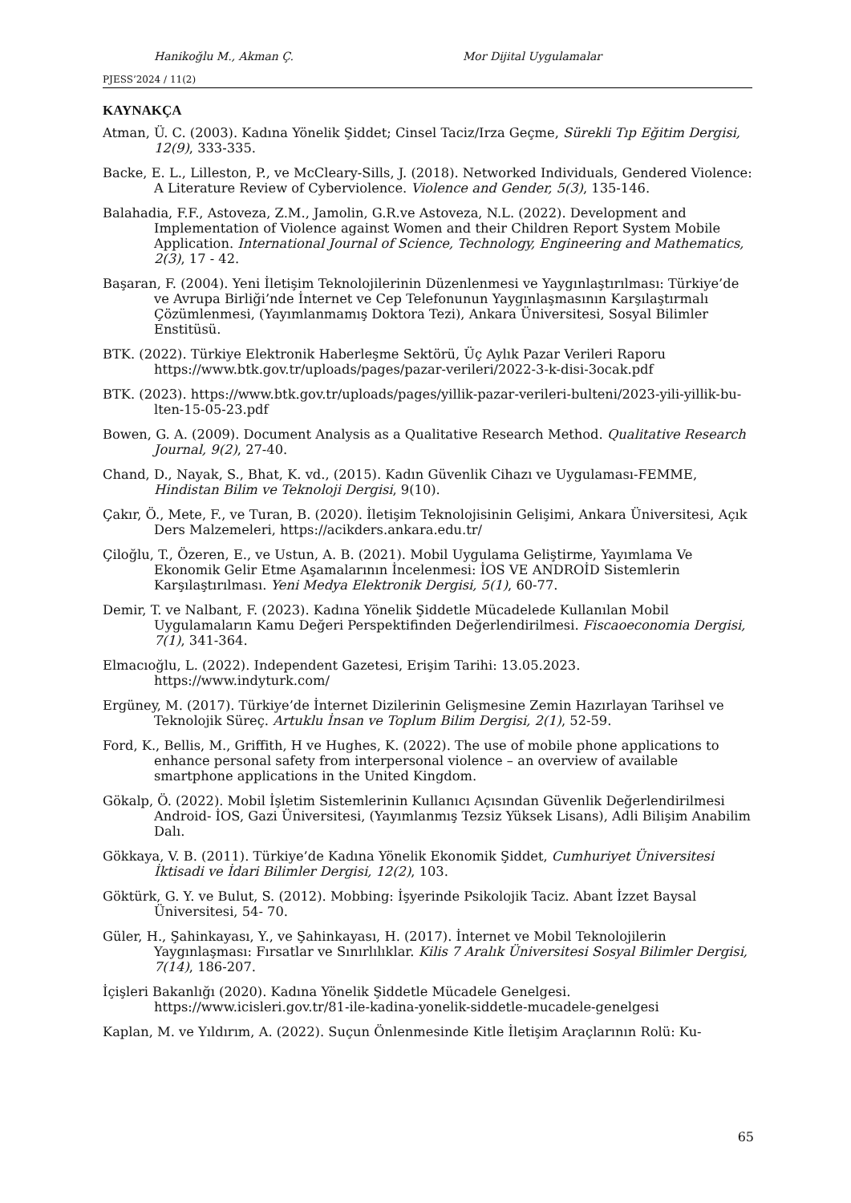Hanikoğlu M., Akman Ç. Mor Dijital Uygulamalar
PJESS’2024 / 11(2)
KAYNAKÇA
Atman, Ü. C. (2003). Kadına Yönelik Şiddet; Cinsel Taciz/Irza Geçme, Sürekli Tıp Eğitim Dergisi, 12(9), 333-335.
Backe, E. L., Lilleston, P., ve McCleary-Sills, J. (2018). Networked Individuals, Gendered Violence: A Literature Review of Cyberviolence. Violence and Gender, 5(3), 135-146.
Balahadia, F.F., Astoveza, Z.M., Jamolin, G.R.ve Astoveza, N.L. (2022). Development and Implementation of Violence against Women and their Children Report System Mobile Application. International Journal of Science, Technology, Engineering and Mathematics, 2(3), 17 - 42.
Başaran, F. (2004). Yeni İletişim Teknolojilerinin Düzenlenmesi ve Yaygınlaştırılması: Türkiye’de ve Avrupa Birliği’nde İnternet ve Cep Telefonunun Yaygınlaşmasının Karşılaştırmalı Çözümlenmesi, (Yayımlanmamış Doktora Tezi), Ankara Üniversitesi, Sosyal Bilimler Enstitüsü.
BTK. (2022). Türkiye Elektronik Haberleşme Sektörü, Üç Aylık Pazar Verileri Raporu https://www.btk.gov.tr/uploads/pages/pazar-verileri/2022-3-k-disi-3ocak.pdf
BTK. (2023). https://www.btk.gov.tr/uploads/pages/yillik-pazar-verileri-bulteni/2023-yili-yillik-bu-lten-15-05-23.pdf
Bowen, G. A. (2009). Document Analysis as a Qualitative Research Method. Qualitative Research Journal, 9(2), 27-40.
Chand, D., Nayak, S., Bhat, K. vd., (2015). Kadın Güvenlik Cihazı ve Uygulaması-FEMME, Hindistan Bilim ve Teknoloji Dergisi, 9(10).
Çakır, Ö., Mete, F., ve Turan, B. (2020). İletişim Teknolojisinin Gelişimi, Ankara Üniversitesi, Açık Ders Malzemeleri, https://acikders.ankara.edu.tr/
Çiloğlu, T., Özeren, E., ve Ustun, A. B. (2021). Mobil Uygulama Geliştirme, Yayımlama Ve Ekonomik Gelir Etme Aşamalarının İncelenmesi: İOS VE ANDROİD Sistemlerin Karşılaştırılması. Yeni Medya Elektronik Dergisi, 5(1), 60-77.
Demir, T. ve Nalbant, F. (2023). Kadına Yönelik Şiddetle Mücadelede Kullanılan Mobil Uygulamaların Kamu Değeri Perspektifinden Değerlendirilmesi. Fiscaoeconomia Dergisi, 7(1), 341-364.
Elmacıoğlu, L. (2022). Independent Gazetesi, Erişim Tarihi: 13.05.2023. https://www.indyturk.com/
Ergüney, M. (2017). Türkiye’de İnternet Dizilerinin Gelişmesine Zemin Hazırlayan Tarihsel ve Teknolojik Süreç. Artuklu İnsan ve Toplum Bilim Dergisi, 2(1), 52-59.
Ford, K., Bellis, M., Griffith, H ve Hughes, K. (2022). The use of mobile phone applications to enhance personal safety from interpersonal violence – an overview of available smartphone applications in the United Kingdom.
Gökalp, Ö. (2022). Mobil İşletim Sistemlerinin Kullanıcı Açısından Güvenlik Değerlendirilmesi Android- İOS, Gazi Üniversitesi, (Yayımlanmış Tezsiz Yüksek Lisans), Adli Bilişim Anabilim Dalı.
Gökkaya, V. B. (2011). Türkiye’de Kadına Yönelik Ekonomik Şiddet, Cumhuriyet Üniversitesi İktisadi ve İdari Bilimler Dergisi, 12(2), 103.
Göktürk, G. Y. ve Bulut, S. (2012). Mobbing: İşyerinde Psikolojik Taciz. Abant İzzet Baysal Üniversitesi, 54- 70.
Güler, H., Şahinkayası, Y., ve Şahinkayası, H. (2017). İnternet ve Mobil Teknolojilerin Yaygınlaşması: Fırsatlar ve Sınırlılıklar. Kilis 7 Aralık Üniversitesi Sosyal Bilimler Dergisi, 7(14), 186-207.
İçişleri Bakanlığı (2020). Kadına Yönelik Şiddetle Mücadele Genelgesi. https://www.icisleri.gov.tr/81-ile-kadina-yonelik-siddetle-mucadele-genelgesi
Kaplan, M. ve Yıldırım, A. (2022). Suçun Önlenmesinde Kitle İletişim Araçlarının Rolü: Ku-
65